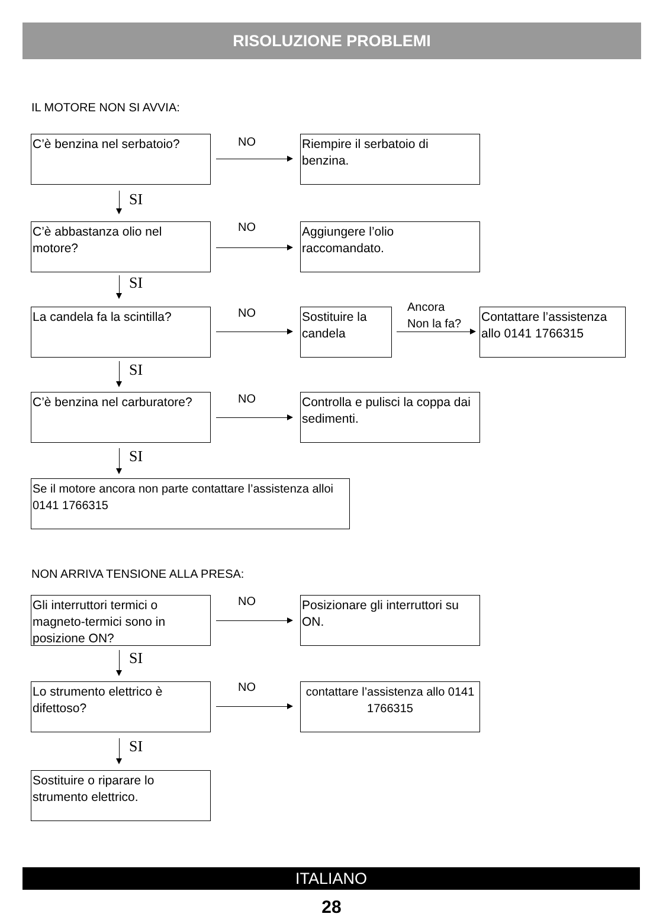RISOLUZIONE PROBLEMI
IL MOTORE NON SI AVVIA:
C’è benzina nel serbatoio?
NO
Riempire il serbatoio di benzina.
SI
C’è abbastanza olio nel motore?
NO
Aggiungere l’olio raccomandato.
SI
La candela fa la scintilla?
NO
Sostituire la candela
Ancora
Non la fa?
Contattare l’assistenza allo 0141 1766315
SI
C’è benzina nel carburatore?
NO
Controlla e pulisci la coppa dai sedimenti.
SI
Se il motore ancora non parte contattare l’assistenza alloi 0141 1766315
NON ARRIVA TENSIONE ALLA PRESA:
Gli interruttori termici o magneto-termici sono in posizione ON?
NO
Posizionare gli interruttori su ON.
SI
Lo strumento elettrico è difettoso?
NO
contattare l’assistenza allo 0141 1766315
SI
Sostituire o riparare lo strumento elettrico.
ITALIANO
28